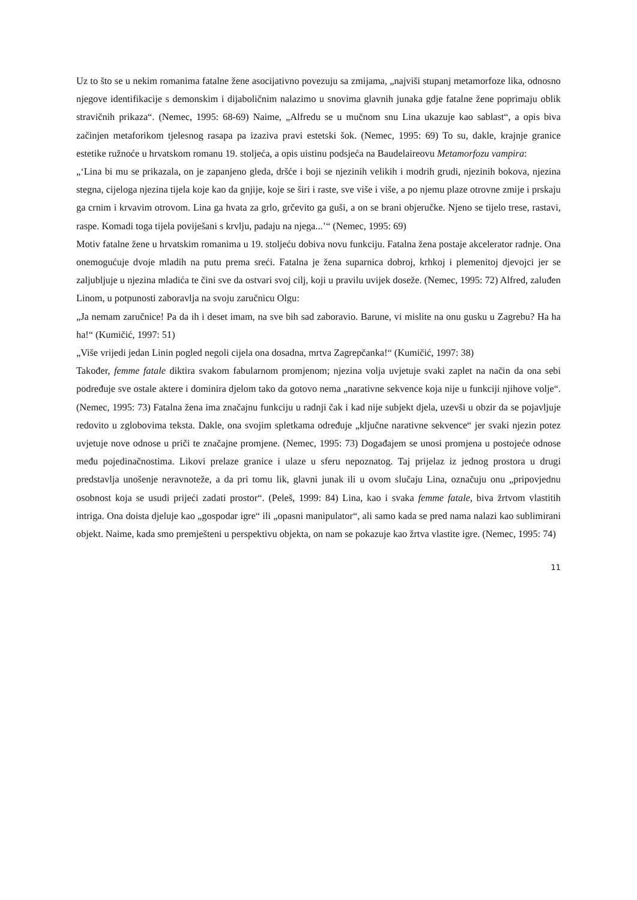Uz to što se u nekim romanima fatalne žene asocijativno povezuju sa zmijama, „najviši stupanj metamorfoze lika, odnosno njegove identifikacije s demonskim i dijaboličnim nalazimo u snovima glavnih junaka gdje fatalne žene poprimaju oblik stravičnih prikaza“. (Nemec, 1995: 68-69) Naime, „Alfredu se u mučnom snu Lina ukazuje kao sablast“, a opis biva začinjen metaforikom tjelesnog rasapa pa izaziva pravi estetski šok. (Nemec, 1995: 69) To su, dakle, krajnje granice estetike ružnoće u hrvatskom romanu 19. stoljeća, a opis uistinu podsjeća na Baudelaireovu Metamorfozu vampira:
„‘Lina bi mu se prikazala, on je zapanjeno gleda, dršće i boji se njezinih velikih i modrih grudi, njezinih bokova, njezina stegna, cijeloga njezina tijela koje kao da gnjije, koje se širi i raste, sve više i više, a po njemu plaze otrovne zmije i prskaju ga crnim i krvavim otrovom. Lina ga hvata za grlo, grčevito ga guši, a on se brani objeručke. Njeno se tijelo trese, rastavi, raspe. Komadi toga tijela poviješani s krvlju, padaju na njega...’“ (Nemec, 1995: 69)
Motiv fatalne žene u hrvatskim romanima u 19. stoljeću dobiva novu funkciju. Fatalna žena postaje akcelerator radnje. Ona onemogućuje dvoje mladih na putu prema sreći. Fatalna je žena suparnica dobroj, krhkoj i plemenitoj djevojci jer se zaljubljuje u njezina mladića te čini sve da ostvari svoj cilj, koji u pravilu uvijek doseže. (Nemec, 1995: 72) Alfred, zaluđen Linom, u potpunosti zaboravlja na svoju zaručnicu Olgu:
„Ja nemam zaručnice! Pa da ih i deset imam, na sve bih sad zaboravio. Barune, vi mislite na onu gusku u Zagrebu? Ha ha ha!“ (Kumičić, 1997: 51)
„Više vrijedi jedan Linin pogled negoli cijela ona dosadna, mrtva Zagrepčanka!“ (Kumičić, 1997: 38)
Također, femme fatale diktira svakom fabularnom promjenom; njezina volja uvjetuje svaki zaplet na način da ona sebi podređuje sve ostale aktere i dominira djelom tako da gotovo nema „narativne sekvence koja nije u funkciji njihove volje“. (Nemec, 1995: 73) Fatalna žena ima značajnu funkciju u radnji čak i kad nije subjekt djela, uzevši u obzir da se pojavljuje redovito u zglobovima teksta. Dakle, ona svojim spletkama određuje „ključne narativne sekvence“ jer svaki njezin potez uvjetuje nove odnose u priči te značajne promjene. (Nemec, 1995: 73) Događajem se unosi promjena u postojeće odnose među pojedinačnostima. Likovi prelaze granice i ulaze u sferu nepoznatog. Taj prijelaz iz jednog prostora u drugi predstavlja unošenje neravnoteže, a da pri tomu lik, glavni junak ili u ovom slučaju Lina, označuju onu „pripovjednu osobnost koja se usudi prijeći zadati prostor“. (Peleš, 1999: 84) Lina, kao i svaka femme fatale, biva žrtvom vlastitih intriga. Ona doista djeluje kao „gospodar igre“ ili „opasni manipulator“, ali samo kada se pred nama nalazi kao sublimirani objekt. Naime, kada smo premješteni u perspektivu objekta, on nam se pokazuje kao žrtva vlastite igre. (Nemec, 1995: 74)
11